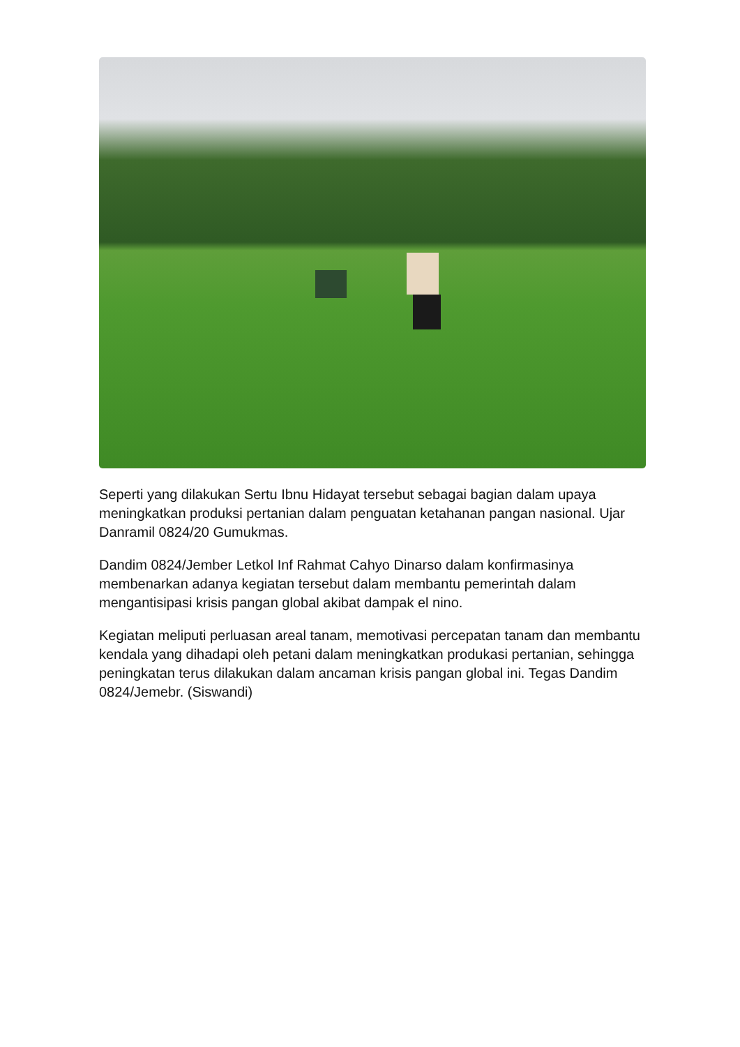Seperti yang dilakukan Sertu Ibnu Hidayat tersebut sebagai bagian dalam upaya meningkatkan produksi pertanian dalam penguatan ketahanan pangan nasional. Ujar Danramil 0824/20 Gumukmas.
Dandim 0824/Jember Letkol Inf Rahmat Cahyo Dinarso dalam konfirmasinya membenarkan adanya kegiatan tersebut dalam membantu pemerintah dalam mengantisipasi krisis pangan global akibat dampak el nino.
Kegiatan meliputi perluasan areal tanam, memotivasi percepatan tanam dan membantu kendala yang dihadapi oleh petani dalam meningkatkan produkasi pertanian, sehingga peningkatan terus dilakukan dalam ancaman krisis pangan global ini. Tegas Dandim 0824/Jemebr. (Siswandi)